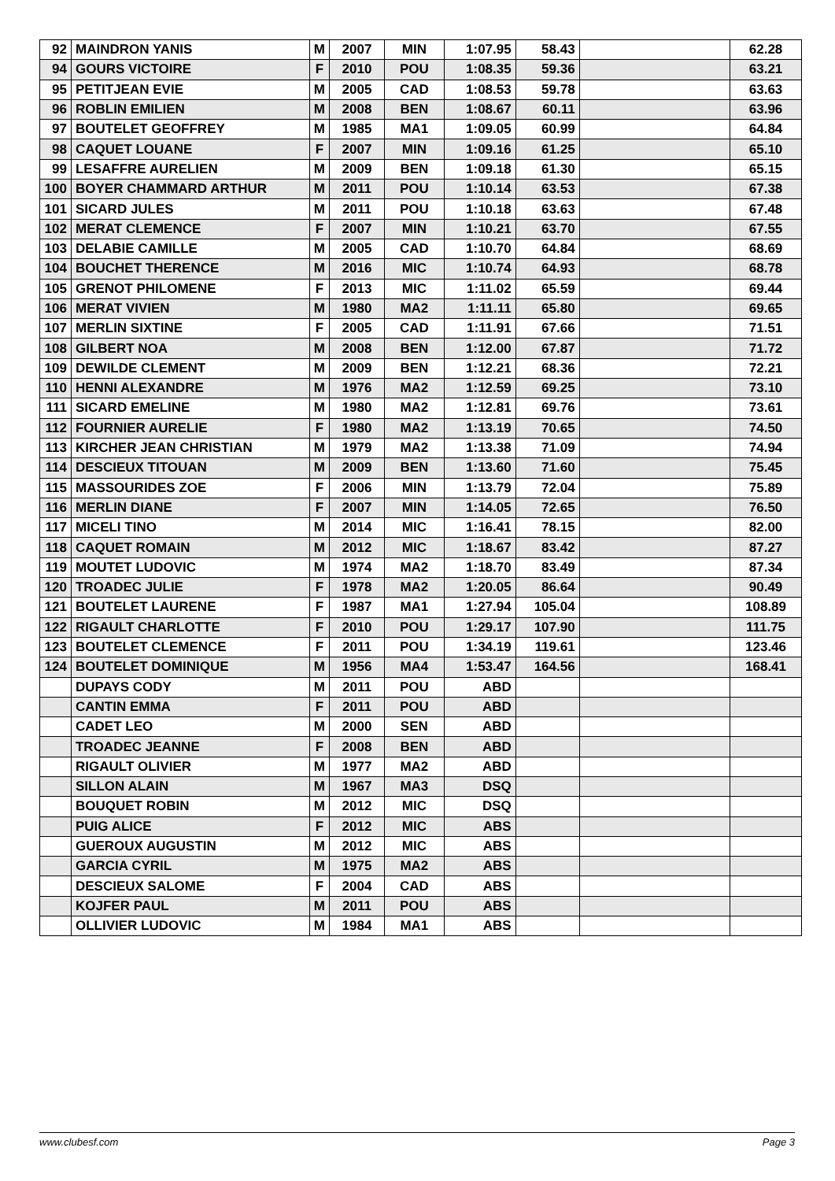| 92 | MAINDRON YANIS | M | 2007 | MIN | 1:07.95 | 58.43 | | 62.28 |
| 94 | GOURS VICTOIRE | F | 2010 | POU | 1:08.35 | 59.36 | | 63.21 |
| 95 | PETITJEAN EVIE | M | 2005 | CAD | 1:08.53 | 59.78 | | 63.63 |
| 96 | ROBLIN EMILIEN | M | 2008 | BEN | 1:08.67 | 60.11 | | 63.96 |
| 97 | BOUTELET GEOFFREY | M | 1985 | MA1 | 1:09.05 | 60.99 | | 64.84 |
| 98 | CAQUET LOUANE | F | 2007 | MIN | 1:09.16 | 61.25 | | 65.10 |
| 99 | LESAFFRE AURELIEN | M | 2009 | BEN | 1:09.18 | 61.30 | | 65.15 |
| 100 | BOYER CHAMMARD ARTHUR | M | 2011 | POU | 1:10.14 | 63.53 | | 67.38 |
| 101 | SICARD JULES | M | 2011 | POU | 1:10.18 | 63.63 | | 67.48 |
| 102 | MERAT CLEMENCE | F | 2007 | MIN | 1:10.21 | 63.70 | | 67.55 |
| 103 | DELABIE CAMILLE | M | 2005 | CAD | 1:10.70 | 64.84 | | 68.69 |
| 104 | BOUCHET THERENCE | M | 2016 | MIC | 1:10.74 | 64.93 | | 68.78 |
| 105 | GRENOT PHILOMENE | F | 2013 | MIC | 1:11.02 | 65.59 | | 69.44 |
| 106 | MERAT VIVIEN | M | 1980 | MA2 | 1:11.11 | 65.80 | | 69.65 |
| 107 | MERLIN SIXTINE | F | 2005 | CAD | 1:11.91 | 67.66 | | 71.51 |
| 108 | GILBERT NOA | M | 2008 | BEN | 1:12.00 | 67.87 | | 71.72 |
| 109 | DEWILDE CLEMENT | M | 2009 | BEN | 1:12.21 | 68.36 | | 72.21 |
| 110 | HENNI ALEXANDRE | M | 1976 | MA2 | 1:12.59 | 69.25 | | 73.10 |
| 111 | SICARD EMELINE | M | 1980 | MA2 | 1:12.81 | 69.76 | | 73.61 |
| 112 | FOURNIER AURELIE | F | 1980 | MA2 | 1:13.19 | 70.65 | | 74.50 |
| 113 | KIRCHER JEAN CHRISTIAN | M | 1979 | MA2 | 1:13.38 | 71.09 | | 74.94 |
| 114 | DESCIEUX TITOUAN | M | 2009 | BEN | 1:13.60 | 71.60 | | 75.45 |
| 115 | MASSOURIDES ZOE | F | 2006 | MIN | 1:13.79 | 72.04 | | 75.89 |
| 116 | MERLIN DIANE | F | 2007 | MIN | 1:14.05 | 72.65 | | 76.50 |
| 117 | MICELI TINO | M | 2014 | MIC | 1:16.41 | 78.15 | | 82.00 |
| 118 | CAQUET ROMAIN | M | 2012 | MIC | 1:18.67 | 83.42 | | 87.27 |
| 119 | MOUTET LUDOVIC | M | 1974 | MA2 | 1:18.70 | 83.49 | | 87.34 |
| 120 | TROADEC JULIE | F | 1978 | MA2 | 1:20.05 | 86.64 | | 90.49 |
| 121 | BOUTELET LAURENE | F | 1987 | MA1 | 1:27.94 | 105.04 | | 108.89 |
| 122 | RIGAULT CHARLOTTE | F | 2010 | POU | 1:29.17 | 107.90 | | 111.75 |
| 123 | BOUTELET CLEMENCE | F | 2011 | POU | 1:34.19 | 119.61 | | 123.46 |
| 124 | BOUTELET DOMINIQUE | M | 1956 | MA4 | 1:53.47 | 164.56 | | 168.41 |
| | DUPAYS CODY | M | 2011 | POU | ABD | | | |
| | CANTIN EMMA | F | 2011 | POU | ABD | | | |
| | CADET LEO | M | 2000 | SEN | ABD | | | |
| | TROADEC JEANNE | F | 2008 | BEN | ABD | | | |
| | RIGAULT OLIVIER | M | 1977 | MA2 | ABD | | | |
| | SILLON ALAIN | M | 1967 | MA3 | DSQ | | | |
| | BOUQUET ROBIN | M | 2012 | MIC | DSQ | | | |
| | PUIG ALICE | F | 2012 | MIC | ABS | | | |
| | GUEROUX AUGUSTIN | M | 2012 | MIC | ABS | | | |
| | GARCIA CYRIL | M | 1975 | MA2 | ABS | | | |
| | DESCIEUX SALOME | F | 2004 | CAD | ABS | | | |
| | KOJFER PAUL | M | 2011 | POU | ABS | | | |
| | OLLIVIER LUDOVIC | M | 1984 | MA1 | ABS | | | |
www.clubesf.com Page 3